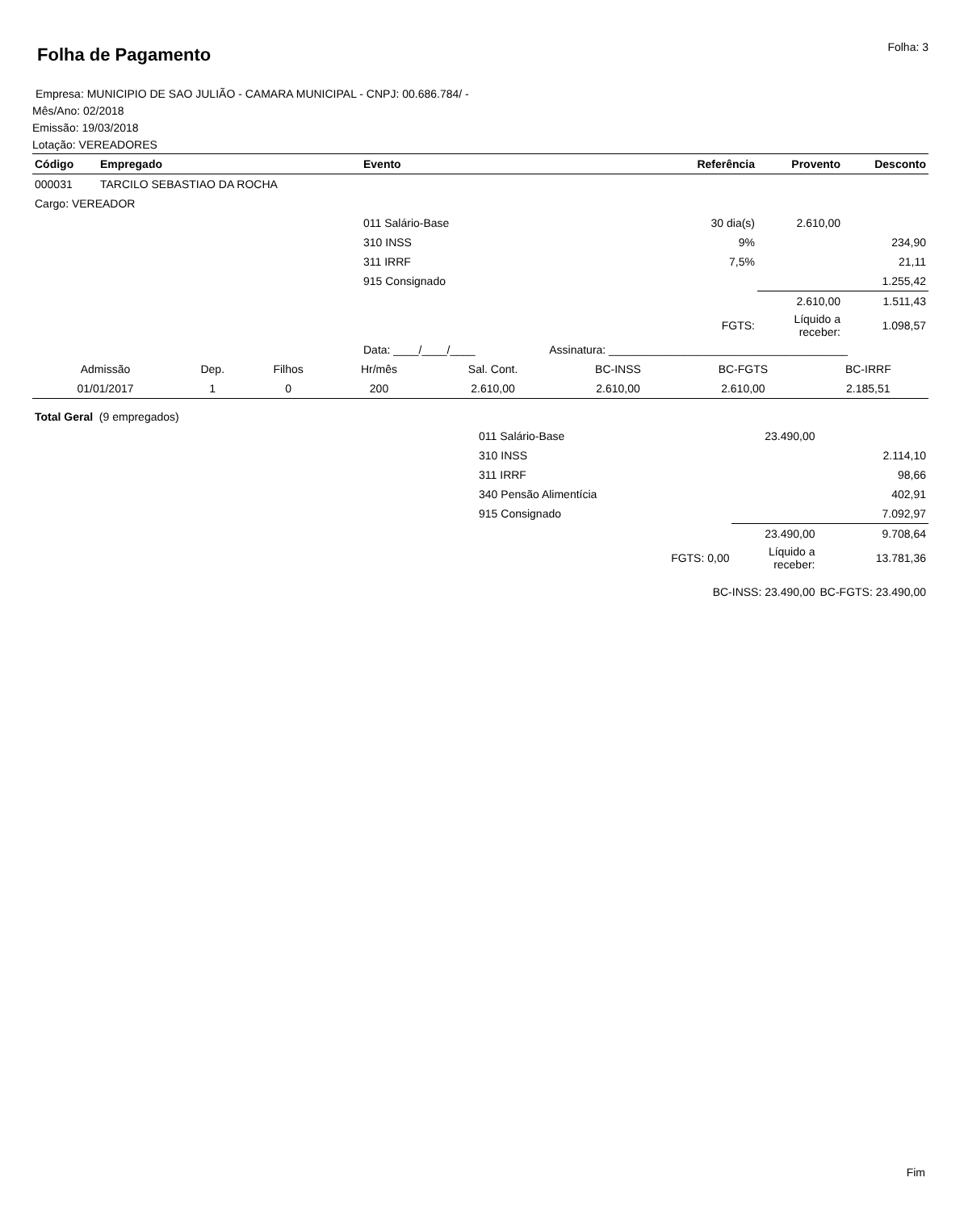Folha de Pagamento
Folha: 3
Empresa: MUNICIPIO DE SAO JULIÃO - CAMARA MUNICIPAL - CNPJ: 00.686.784/ -
Mês/Ano: 02/2018
Emissão: 19/03/2018
Lotação: VEREADORES
| Código | Empregado | Evento | Referência | Provento | Desconto |
| --- | --- | --- | --- | --- | --- |
| 000031 | TARCILO SEBASTIAO DA ROCHA | | | | |
| Cargo: VEREADOR | | | | | |
| | | 011 Salário-Base | 30 dia(s) | 2.610,00 | |
| | | 310 INSS | 9% | | 234,90 |
| | | 311 IRRF | 7,5% | | 21,11 |
| | | 915 Consignado | | | 1.255,42 |
| | | | | 2.610,00 | 1.511,43 |
| | | | FGTS: | Líquido a receber: | 1.098,57 |
| | | Data: ____/____/____ | Assinatura: ______________________________________ | | |
| Admissão | Dep. | Filhos | Hr/mês | Sal. Cont. | BC-INSS | BC-FGTS | BC-IRRF |
| 01/01/2017 | 1 | 0 | 200 | 2.610,00 | 2.610,00 | 2.610,00 | 2.185,51 |
| Total Geral (9 empregados) | | | | |
| | 011 Salário-Base | | 23.490,00 | |
| | 310 INSS | | | 2.114,10 |
| | 311 IRRF | | | 98,66 |
| | 340 Pensão Alimentícia | | | 402,91 |
| | 915 Consignado | | | 7.092,97 |
| | | | 23.490,00 | 9.708,64 |
| | | FGTS: 0,00 | Líquido a receber: | 13.781,36 |
| | | BC-INSS: 23.490,00 | | BC-FGTS: 23.490,00 |
Fim